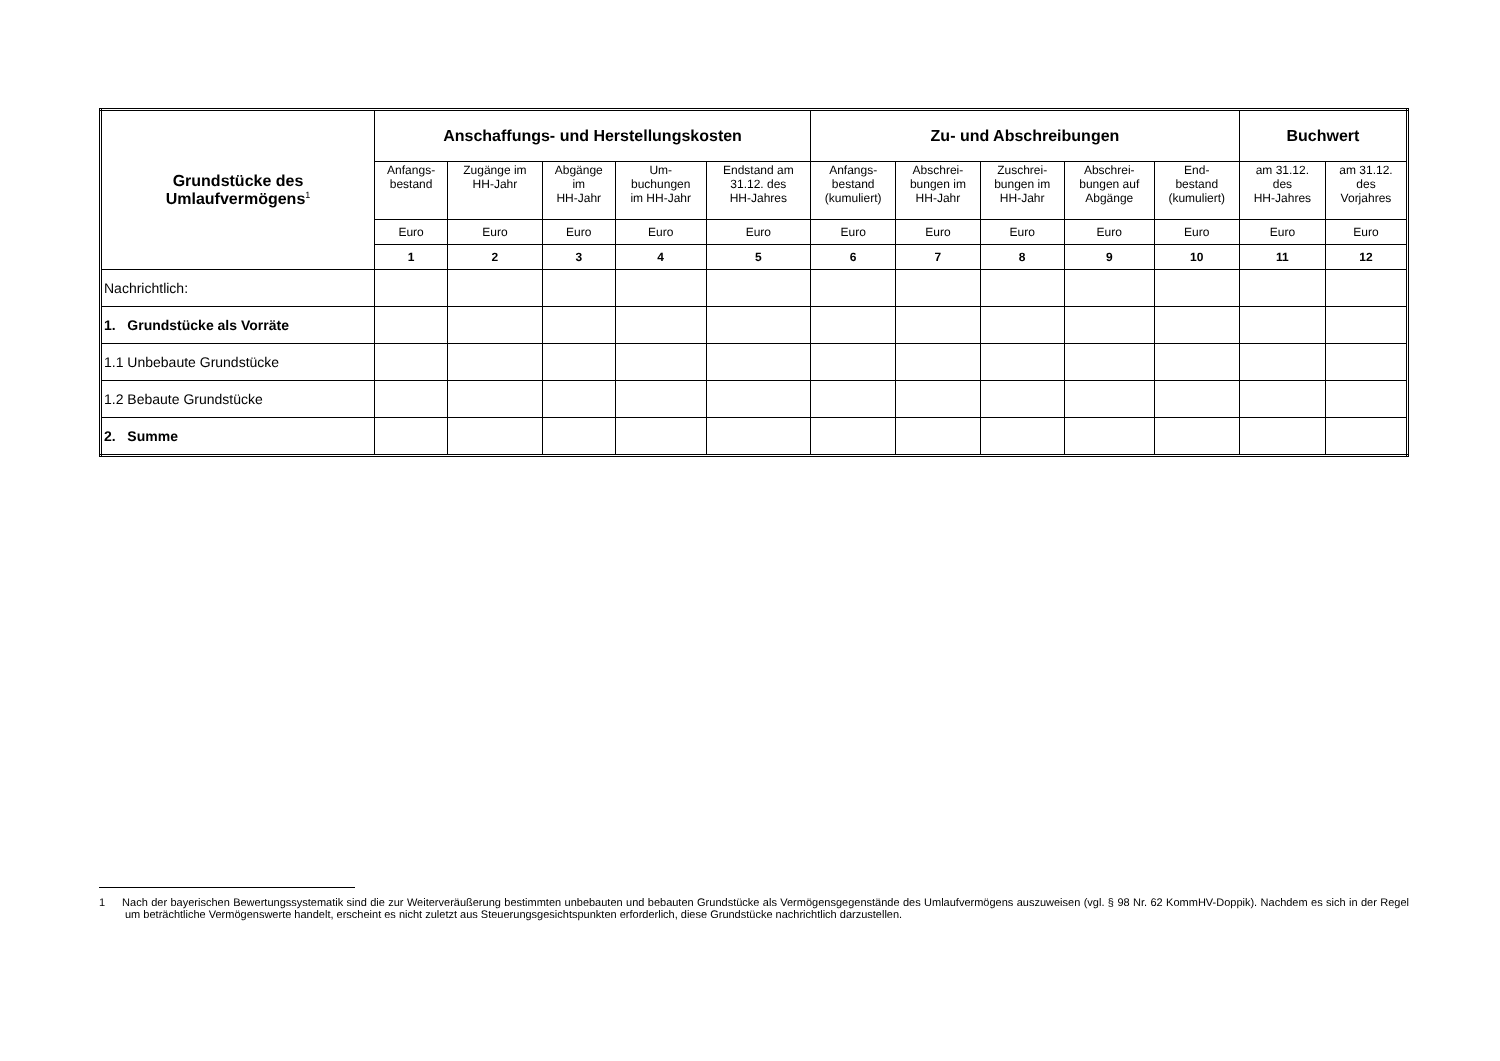| Grundstücke des Umlaufvermögens<sup>1</sup> | Anschaffungs- und Herstellungskosten | | | | | Zu- und Abschreibungen | | | | | Buchwert | |
| --- | --- | --- | --- | --- | --- | --- | --- | --- | --- | --- | --- | --- |
| | Anfangs- bestand | Zugänge im HH-Jahr | Abgänge im HH-Jahr | Um- buchungen im HH-Jahr | Endstand am 31.12. des HH-Jahres | Anfangs- bestand (kumuliert) | Abschrei- bungen im HH-Jahr | Zuschrei- bungen im HH-Jahr | Abschrei- bungen auf Abgänge | End- bestand (kumuliert) | am 31.12. des HH-Jahres | am 31.12. des Vorjahres |
| | Euro | Euro | Euro | Euro | Euro | Euro | Euro | Euro | Euro | Euro | Euro | Euro |
| | 1 | 2 | 3 | 4 | 5 | 6 | 7 | 8 | 9 | 10 | 11 | 12 |
| Nachrichtlich: | | | | | | | | | | | | |
| 1. Grundstücke als Vorräte | | | | | | | | | | | | |
| 1.1 Unbebaute Grundstücke | | | | | | | | | | | | |
| 1.2 Bebaute Grundstücke | | | | | | | | | | | | |
| 2. Summe | | | | | | | | | | | | |
1 Nach der bayerischen Bewertungssystematik sind die zur Weiterveräußerung bestimmten unbebauten und bebauten Grundstücke als Vermögensgegenstände des Umlaufvermögens auszuweisen (vgl. § 98 Nr. 62 KommHV-Doppik). Nachdem es sich in der Regel um beträchtliche Vermögenswerte handelt, erscheint es nicht zuletzt aus Steuerungsgesichtspunkten erforderlich, diese Grundstücke nachrichtlich darzustellen.